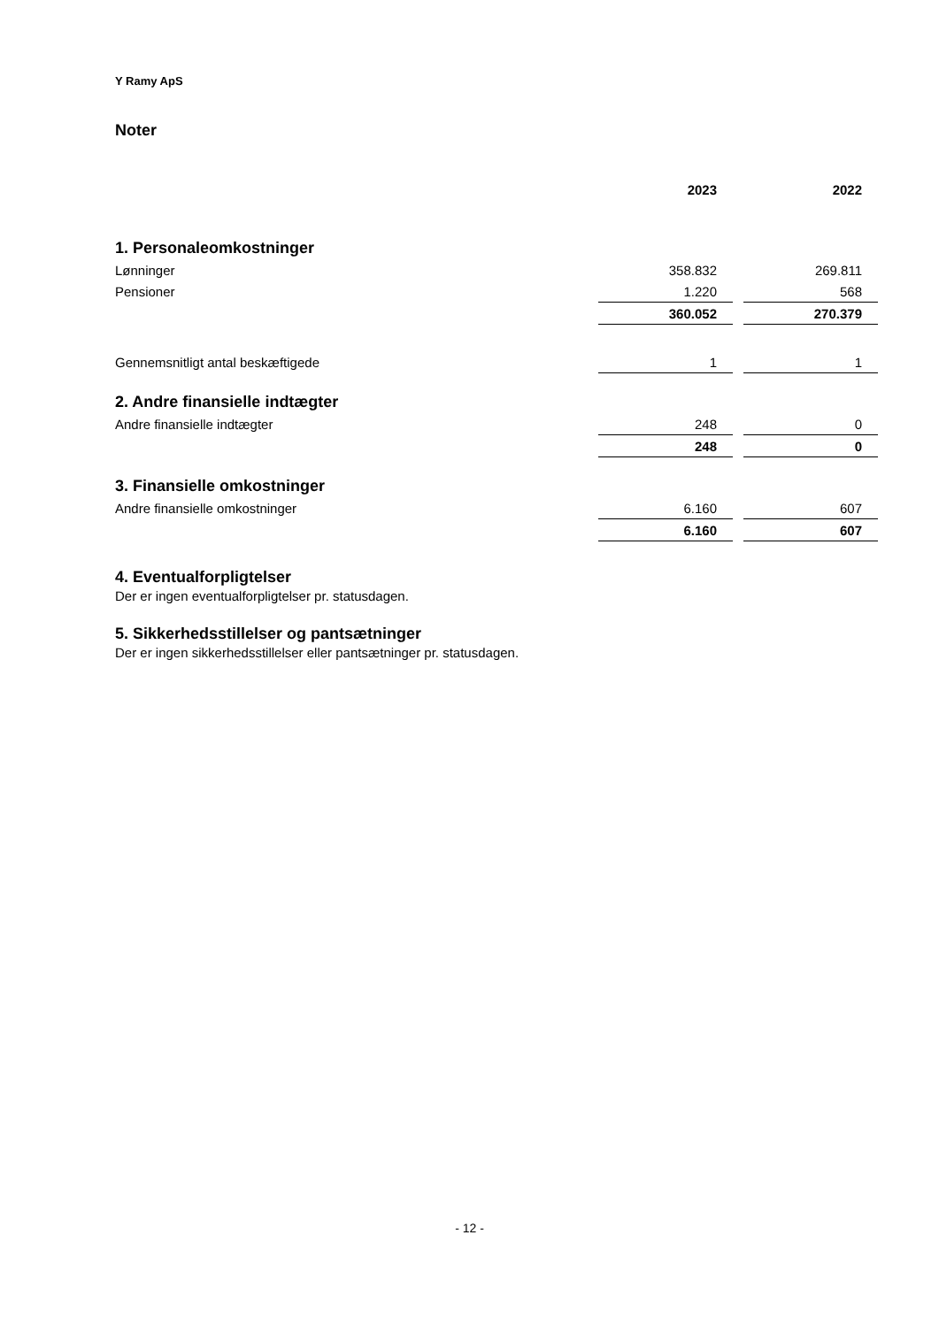Y Ramy ApS
Noter
| | 2023 | | 2022 |
| 1. Personaleomkostninger | | | |
| Lønninger | 358.832 | | 269.811 |
| Pensioner | 1.220 | | 568 |
| | 360.052 | | 270.379 |
| Gennemsnitligt antal beskæftigede | 1 | | 1 |
| 2. Andre finansielle indtægter | | | |
| Andre finansielle indtægter | 248 | | 0 |
| | 248 | | 0 |
| 3. Finansielle omkostninger | | | |
| Andre finansielle omkostninger | 6.160 | | 607 |
| | 6.160 | | 607 |
4. Eventualforpligtelser
Der er ingen eventualforpligtelser pr. statusdagen.
5. Sikkerhedsstillelser og pantsætninger
Der er ingen sikkerhedsstillelser eller pantsætninger pr. statusdagen.
- 12 -